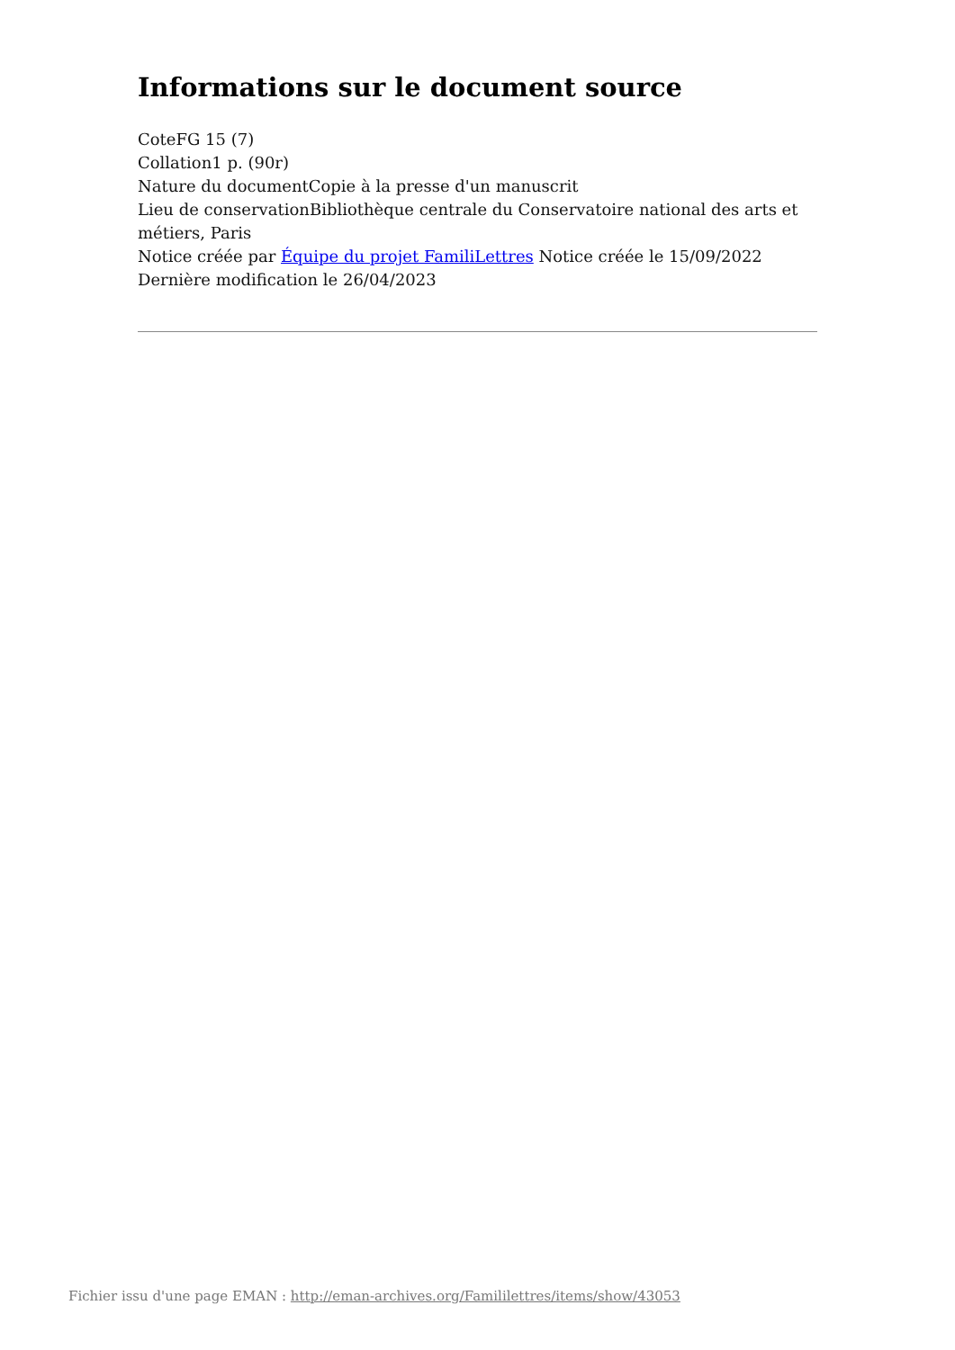Informations sur le document source
CoteFG 15 (7)
Collation1 p. (90r)
Nature du documentCopie à la presse d'un manuscrit
Lieu de conservationBibliothèque centrale du Conservatoire national des arts et métiers, Paris
Notice créée par Équipe du projet FamiliLettres Notice créée le 15/09/2022
Dernière modification le 26/04/2023
Fichier issu d'une page EMAN : http://eman-archives.org/Famililettres/items/show/43053